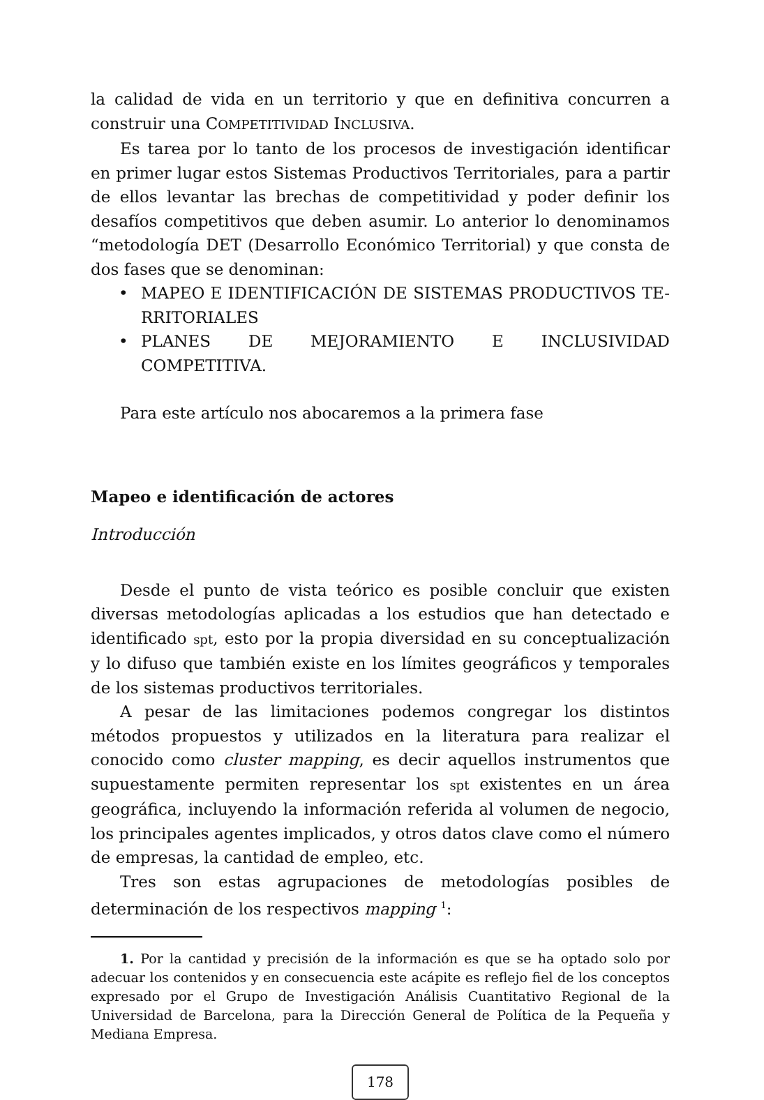la calidad de vida en un territorio y que en definitiva concurren a construir una COMPETITIVIDAD INCLUSIVA.
Es tarea por lo tanto de los procesos de investigación identificar en primer lugar estos Sistemas Productivos Territoriales, para a partir de ellos levantar las brechas de competitividad y poder definir los desafíos competitivos que deben asumir. Lo anterior lo denominamos “metodología DET (Desarrollo Económico Territorial) y que consta de dos fases que se denominan:
• MAPEO E IDENTIFICACIÓN DE SISTEMAS PRODUCTIVOS TE-RRITORIALES
• PLANES DE MEJORAMIENTO E INCLUSIVIDAD COMPETITIVA.
Para este artículo nos abocaremos a la primera fase
Mapeo e identificación de actores
Introducción
Desde el punto de vista teórico es posible concluir que existen diversas metodologías aplicadas a los estudios que han detectado e identificado spt, esto por la propia diversidad en su conceptualización y lo difuso que también existe en los límites geográficos y temporales de los sistemas productivos territoriales.
A pesar de las limitaciones podemos congregar los distintos métodos propuestos y utilizados en la literatura para realizar el conocido como cluster mapping, es decir aquellos instrumentos que supuestamente permiten representar los spt existentes en un área geográfica, incluyendo la información referida al volumen de negocio, los principales agentes implicados, y otros datos clave como el número de empresas, la cantidad de empleo, etc.
Tres son estas agrupaciones de metodologías posibles de determinación de los respectivos mapping <sup>1</sup>:
1. Por la cantidad y precisión de la información es que se ha optado solo por adecuar los contenidos y en consecuencia este acápite es reflejo fiel de los conceptos expresado por el Grupo de Investigación Análisis Cuantitativo Regional de la Universidad de Barcelona, para la Dirección General de Política de la Pequeña y Mediana Empresa.
178